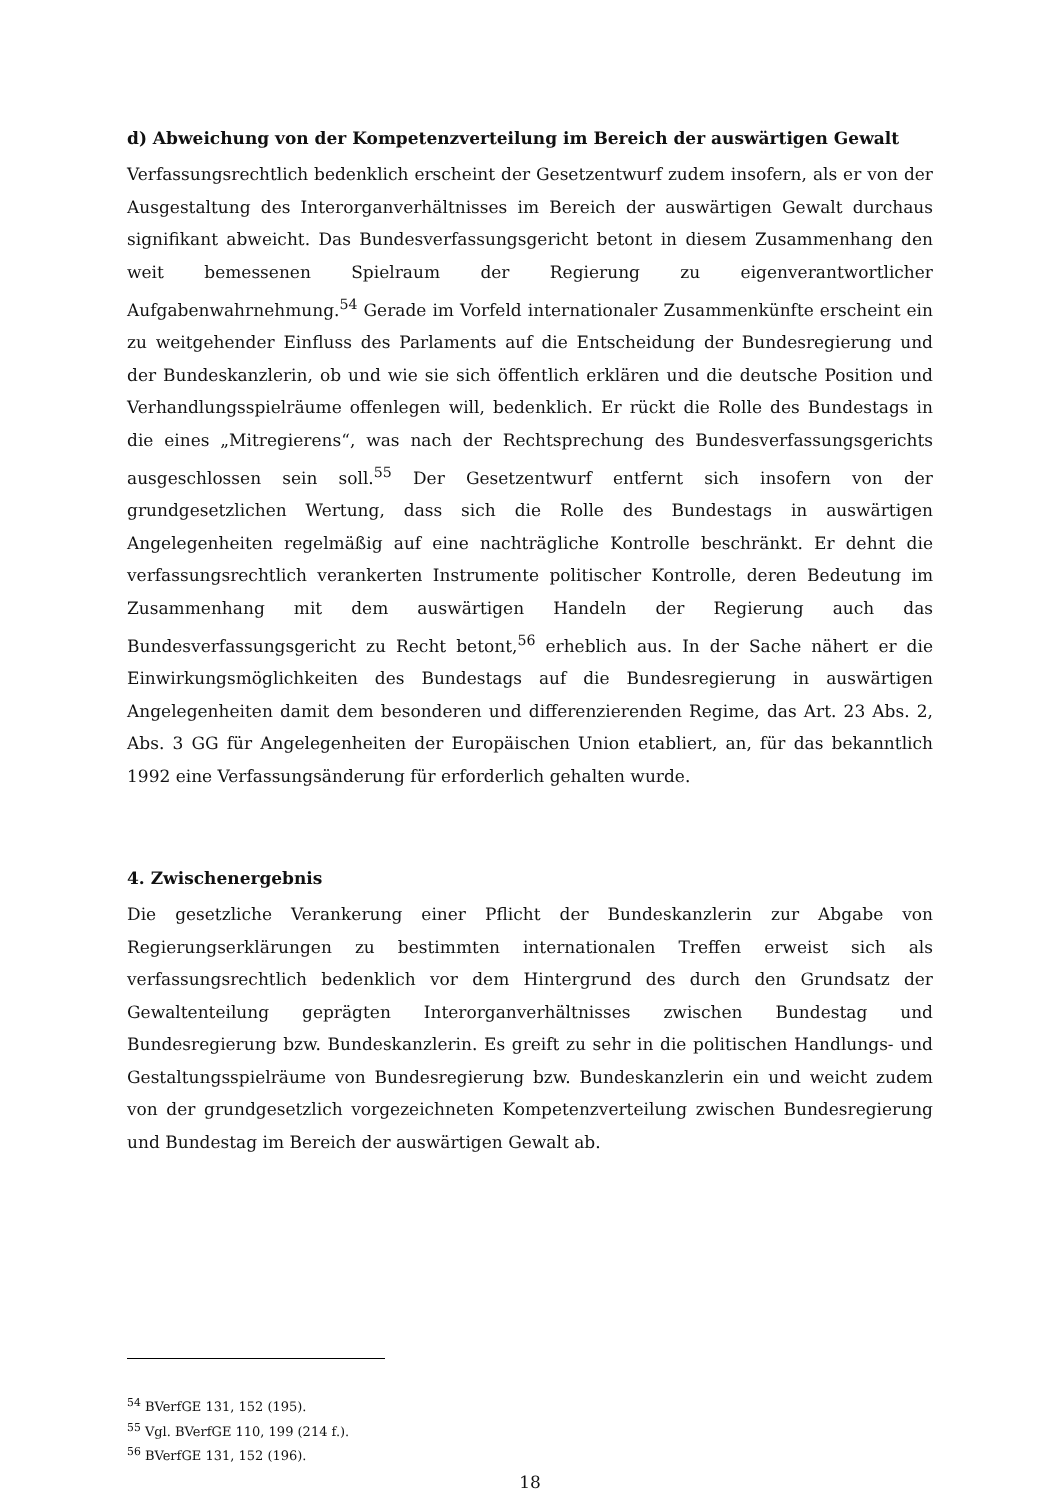d) Abweichung von der Kompetenzverteilung im Bereich der auswärtigen Gewalt
Verfassungsrechtlich bedenklich erscheint der Gesetzentwurf zudem insofern, als er von der Ausgestaltung des Interorganverhältnisses im Bereich der auswärtigen Gewalt durchaus signifikant abweicht. Das Bundesverfassungsgericht betont in diesem Zusammenhang den weit bemessenen Spielraum der Regierung zu eigenverantwortlicher Aufgabenwahrnehmung.<sup>54</sup> Gerade im Vorfeld internationaler Zusammenkünfte erscheint ein zu weitgehender Einfluss des Parlaments auf die Entscheidung der Bundesregierung und der Bundeskanzlerin, ob und wie sie sich öffentlich erklären und die deutsche Position und Verhandlungsspielräume offenlegen will, bedenklich. Er rückt die Rolle des Bundestags in die eines „Mitregierens“, was nach der Rechtsprechung des Bundesverfassungsgerichts ausgeschlossen sein soll.<sup>55</sup> Der Gesetzentwurf entfernt sich insofern von der grundgesetzlichen Wertung, dass sich die Rolle des Bundestags in auswärtigen Angelegenheiten regelmäßig auf eine nachträgliche Kontrolle beschränkt. Er dehnt die verfassungsrechtlich verankerten Instrumente politischer Kontrolle, deren Bedeutung im Zusammenhang mit dem auswärtigen Handeln der Regierung auch das Bundesverfassungsgericht zu Recht betont,<sup>56</sup> erheblich aus. In der Sache nähert er die Einwirkungsmöglichkeiten des Bundestags auf die Bundesregierung in auswärtigen Angelegenheiten damit dem besonderen und differenzierenden Regime, das Art. 23 Abs. 2, Abs. 3 GG für Angelegenheiten der Europäischen Union etabliert, an, für das bekanntlich 1992 eine Verfassungsänderung für erforderlich gehalten wurde.
4. Zwischenergebnis
Die gesetzliche Verankerung einer Pflicht der Bundeskanzlerin zur Abgabe von Regierungserklärungen zu bestimmten internationalen Treffen erweist sich als verfassungsrechtlich bedenklich vor dem Hintergrund des durch den Grundsatz der Gewaltenteilung geprägten Interorganverhältnisses zwischen Bundestag und Bundesregierung bzw. Bundeskanzlerin. Es greift zu sehr in die politischen Handlungs- und Gestaltungsspielräume von Bundesregierung bzw. Bundeskanzlerin ein und weicht zudem von der grundgesetzlich vorgezeichneten Kompetenzverteilung zwischen Bundesregierung und Bundestag im Bereich der auswärtigen Gewalt ab.
<sup>54</sup> BVerfGE 131, 152 (195).
<sup>55</sup> Vgl. BVerfGE 110, 199 (214 f.).
<sup>56</sup> BVerfGE 131, 152 (196).
18